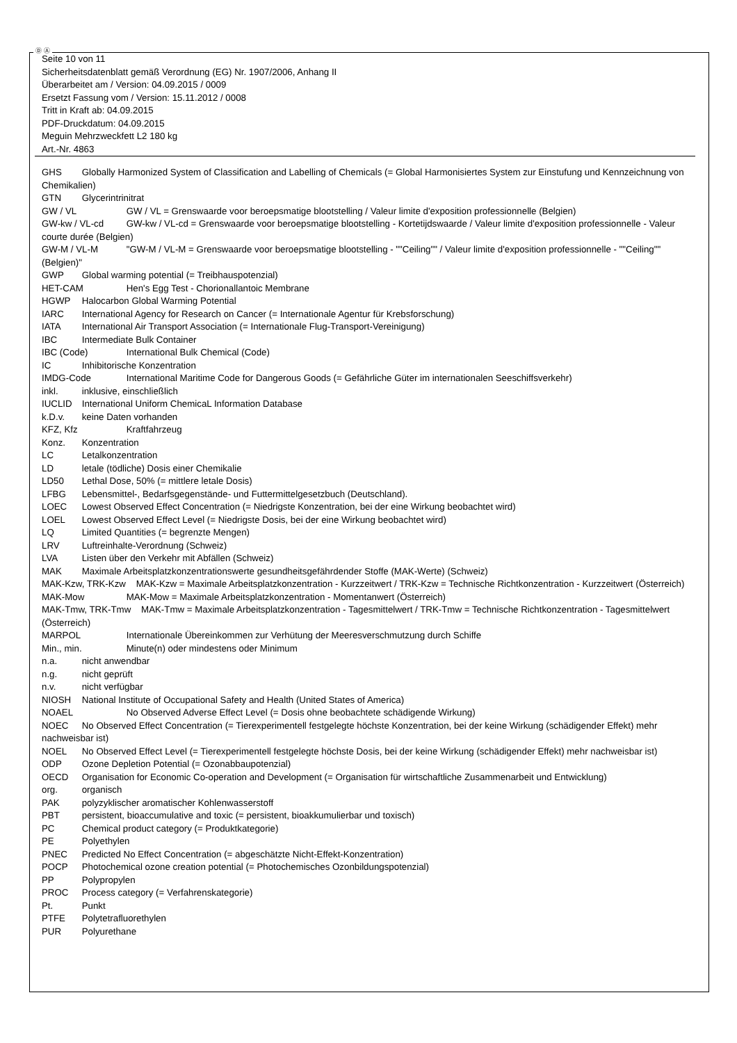Ⓓ Ⓐ
Seite 10 von 11
Sicherheitsdatenblatt gemäß Verordnung (EG) Nr. 1907/2006, Anhang II
Überarbeitet am / Version: 04.09.2015 / 0009
Ersetzt Fassung vom / Version: 15.11.2012 / 0008
Tritt in Kraft ab: 04.09.2015
PDF-Druckdatum: 04.09.2015
Meguin Mehrzweckfett L2 180 kg
Art.-Nr. 4863
GHS Globally Harmonized System of Classification and Labelling of Chemicals (= Global Harmonisiertes System zur Einstufung und Kennzeichnung von Chemikalien)
GTN Glycerintrinitrat
GW / VL GW / VL = Grenswaarde voor beroepsmatige blootstelling / Valeur limite d'exposition professionnelle (Belgien)
GW-kw / VL-cd GW-kw / VL-cd = Grenswaarde voor beroepsmatige blootstelling - Kortetijdswaarde / Valeur limite d'exposition professionnelle - Valeur courte durée (Belgien)
GW-M / VL-M "GW-M / VL-M = Grenswaarde voor beroepsmatige blootstelling - ""Ceiling"" / Valeur limite d'exposition professionnelle - ""Ceiling"" (Belgien)"
GWP Global warming potential (= Treibhauspotenzial)
HET-CAM Hen's Egg Test - Chorionallantoic Membrane
HGWP Halocarbon Global Warming Potential
IARC International Agency for Research on Cancer (= Internationale Agentur für Krebsforschung)
IATA International Air Transport Association (= Internationale Flug-Transport-Vereinigung)
IBC Intermediate Bulk Container
IBC (Code) International Bulk Chemical (Code)
IC Inhibitorische Konzentration
IMDG-Code International Maritime Code for Dangerous Goods (= Gefährliche Güter im internationalen Seeschiffsverkehr)
inkl. inklusive, einschließlich
IUCLID International Uniform ChemicaL Information Database
k.D.v. keine Daten vorhanden
KFZ, Kfz Kraftfahrzeug
Konz. Konzentration
LC Letalkonzentration
LD letale (tödliche) Dosis einer Chemikalie
LD50 Lethal Dose, 50% (= mittlere letale Dosis)
LFBG Lebensmittel-, Bedarfsgegenstände- und Futtermittelgesetzbuch (Deutschland).
LOEC Lowest Observed Effect Concentration (= Niedrigste Konzentration, bei der eine Wirkung beobachtet wird)
LOEL Lowest Observed Effect Level (= Niedrigste Dosis, bei der eine Wirkung beobachtet wird)
LQ Limited Quantities (= begrenzte Mengen)
LRV Luftreinhalte-Verordnung (Schweiz)
LVA Listen über den Verkehr mit Abfällen (Schweiz)
MAK Maximale Arbeitsplatzkonzentrationswerte gesundheitsgefährdender Stoffe (MAK-Werte) (Schweiz)
MAK-Kzw, TRK-Kzw MAK-Kzw = Maximale Arbeitsplatzkonzentration - Kurzzeitwert / TRK-Kzw = Technische Richtkonzentration - Kurzzeitwert (Österreich)
MAK-Mow MAK-Mow = Maximale Arbeitsplatzkonzentration - Momentanwert (Österreich)
MAK-Tmw, TRK-Tmw MAK-Tmw = Maximale Arbeitsplatzkonzentration - Tagesmittelwert / TRK-Tmw = Technische Richtkonzentration - Tagesmittelwert (Österreich)
MARPOL Internationale Übereinkommen zur Verhütung der Meeresverschmutzung durch Schiffe
Min., min. Minute(n) oder mindestens oder Minimum
n.a. nicht anwendbar
n.g. nicht geprüft
n.v. nicht verfügbar
NIOSH National Institute of Occupational Safety and Health (United States of America)
NOAEL No Observed Adverse Effect Level (= Dosis ohne beobachtete schädigende Wirkung)
NOEC No Observed Effect Concentration (= Tierexperimentell festgelegte höchste Konzentration, bei der keine Wirkung (schädigender Effekt) mehr nachweisbar ist)
NOEL No Observed Effect Level (= Tierexperimentell festgelegte höchste Dosis, bei der keine Wirkung (schädigender Effekt) mehr nachweisbar ist)
ODP Ozone Depletion Potential (= Ozonabbaupotenzial)
OECD Organisation for Economic Co-operation and Development (= Organisation für wirtschaftliche Zusammenarbeit und Entwicklung)
org. organisch
PAK polyzyklischer aromatischer Kohlenwasserstoff
PBT persistent, bioaccumulative and toxic (= persistent, bioakkumulierbar und toxisch)
PC Chemical product category (= Produktkategorie)
PE Polyethylen
PNEC Predicted No Effect Concentration (= abgeschätzte Nicht-Effekt-Konzentration)
POCP Photochemical ozone creation potential (= Photochemisches Ozonbildungspotenzial)
PP Polypropylen
PROC Process category (= Verfahrenskategorie)
Pt. Punkt
PTFE Polytetrafluorethylen
PUR Polyurethane